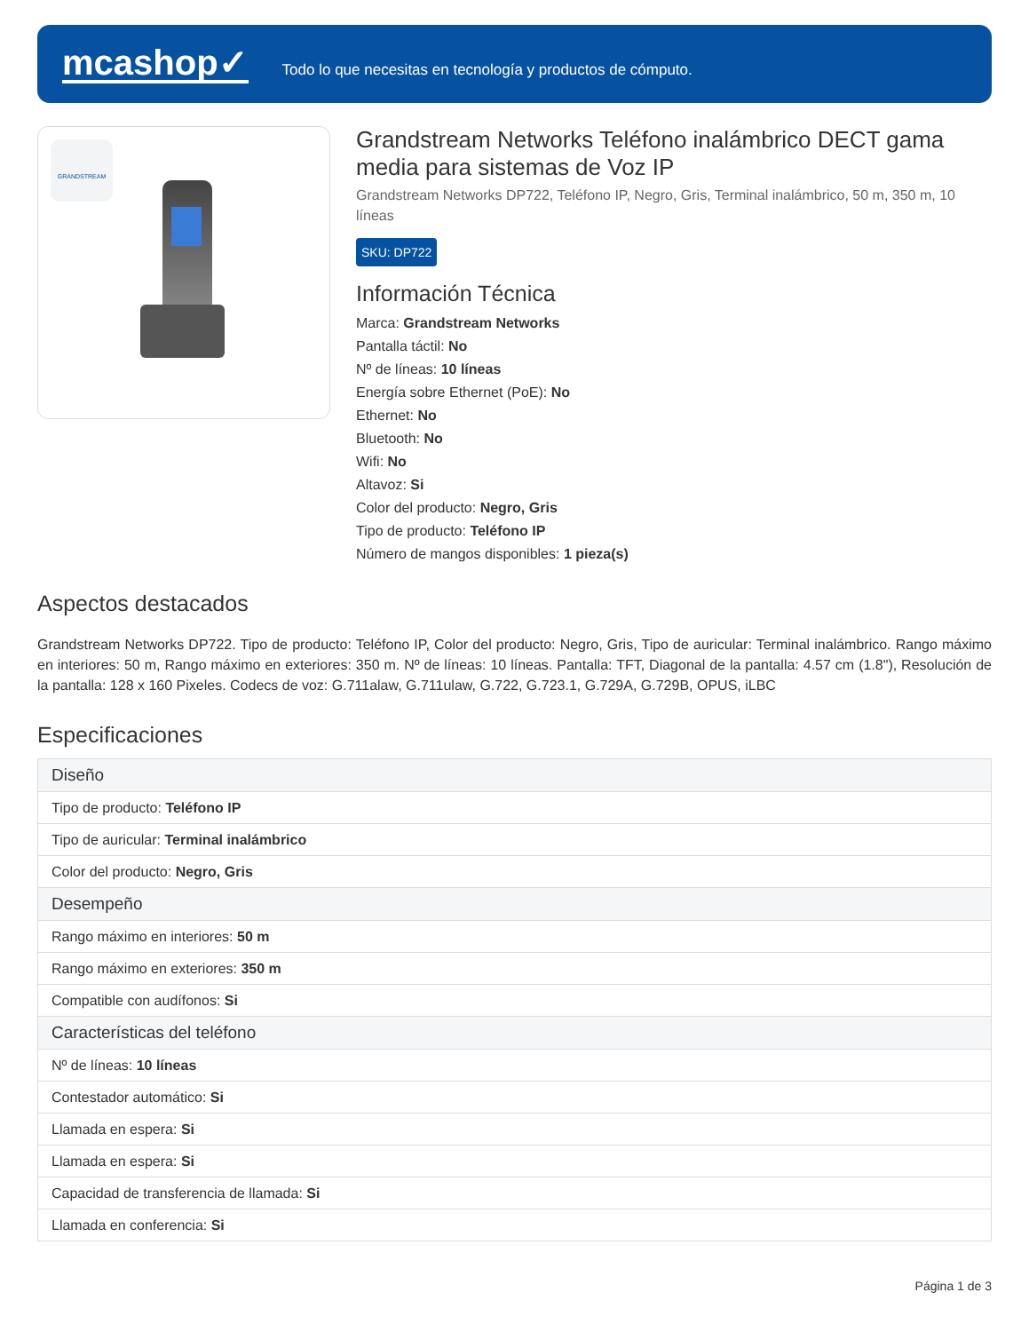mcashop✓
Todo lo que necesitas en tecnología y productos de cómputo.
GRANDSTREAM
Grandstream Networks Teléfono inalámbrico DECT gama media para sistemas de Voz IP
Grandstream Networks DP722, Teléfono IP, Negro, Gris, Terminal inalámbrico, 50 m, 350 m, 10 líneas
SKU: DP722
Información Técnica
Marca: Grandstream Networks
Pantalla táctil: No
Nº de líneas: 10 líneas
Energía sobre Ethernet (PoE): No
Ethernet: No
Bluetooth: No
Wifi: No
Altavoz: Si
Color del producto: Negro, Gris
Tipo de producto: Teléfono IP
Número de mangos disponibles: 1 pieza(s)
Aspectos destacados
Grandstream Networks DP722. Tipo de producto: Teléfono IP, Color del producto: Negro, Gris, Tipo de auricular: Terminal inalámbrico. Rango máximo en interiores: 50 m, Rango máximo en exteriores: 350 m. Nº de líneas: 10 líneas. Pantalla: TFT, Diagonal de la pantalla: 4.57 cm (1.8"), Resolución de la pantalla: 128 x 160 Pixeles. Codecs de voz: G.711alaw, G.711ulaw, G.722, G.723.1, G.729A, G.729B, OPUS, iLBC
Especificaciones
| Diseño |
| --- |
| Tipo de producto: Teléfono IP |
| Tipo de auricular: Terminal inalámbrico |
| Color del producto: Negro, Gris |
| Desempeño |
| Rango máximo en interiores: 50 m |
| Rango máximo en exteriores: 350 m |
| Compatible con audífonos: Si |
| Características del teléfono |
| Nº de líneas: 10 líneas |
| Contestador automático: Si |
| Llamada en espera: Si |
| Llamada en espera: Si |
| Capacidad de transferencia de llamada: Si |
| Llamada en conferencia: Si |
Página 1 de 3